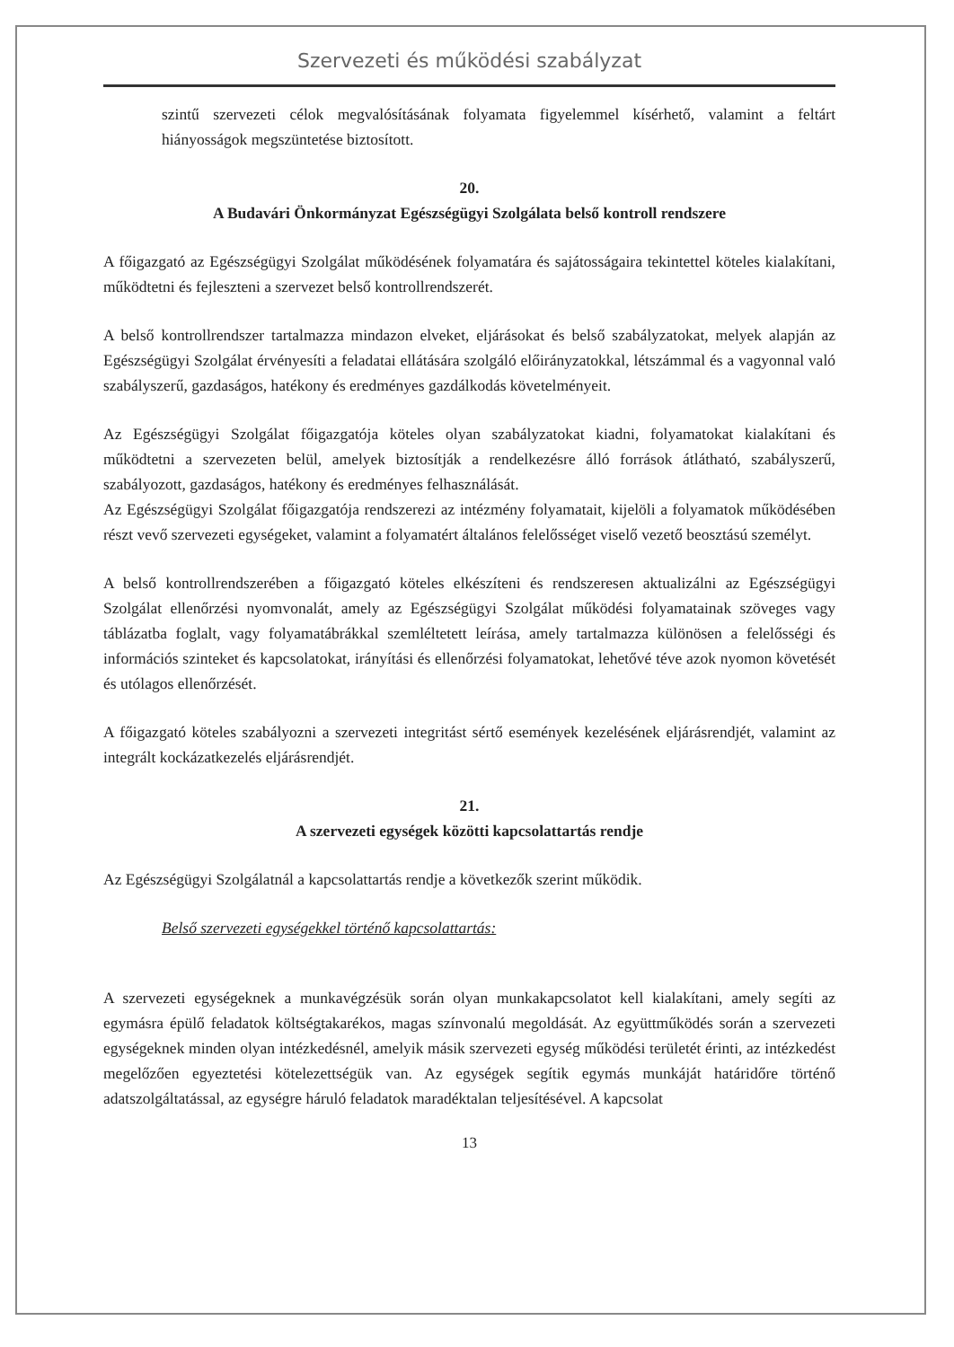Szervezeti és működési szabályzat
szintű szervezeti célok megvalósításának folyamata figyelemmel kísérhető, valamint a feltárt hiányosságok megszüntetése biztosított.
20.
A Budavári Önkormányzat Egészségügyi Szolgálata belső kontroll rendszere
A főigazgató az Egészségügyi Szolgálat működésének folyamatára és sajátosságaira tekintettel köteles kialakítani, működtetni és fejleszteni a szervezet belső kontrollrendszerét.
A belső kontrollrendszer tartalmazza mindazon elveket, eljárásokat és belső szabályzatokat, melyek alapján az Egészségügyi Szolgálat érvényesíti a feladatai ellátására szolgáló előirányzatokkal, létszámmal és a vagyonnal való szabályszerű, gazdaságos, hatékony és eredményes gazdálkodás követelményeit.
Az Egészségügyi Szolgálat főigazgatója köteles olyan szabályzatokat kiadni, folyamatokat kialakítani és működtetni a szervezeten belül, amelyek biztosítják a rendelkezésre álló források átlátható, szabályszerű, szabályozott, gazdaságos, hatékony és eredményes felhasználását.
Az Egészségügyi Szolgálat főigazgatója rendszerezi az intézmény folyamatait, kijelöli a folyamatok működésében részt vevő szervezeti egységeket, valamint a folyamatért általános felelősséget viselő vezető beosztású személyt.
A belső kontrollrendszerében a főigazgató köteles elkészíteni és rendszeresen aktualizálni az Egészségügyi Szolgálat ellenőrzési nyomvonalát, amely az Egészségügyi Szolgálat működési folyamatainak szöveges vagy táblázatba foglalt, vagy folyamatábrákkal szemléltetett leírása, amely tartalmazza különösen a felelősségi és információs szinteket és kapcsolatokat, irányítási és ellenőrzési folyamatokat, lehetővé téve azok nyomon követését és utólagos ellenőrzését.
A főigazgató köteles szabályozni a szervezeti integritást sértő események kezelésének eljárásrendjét, valamint az integrált kockázatkezelés eljárásrendjét.
21.
A szervezeti egységek közötti kapcsolattartás rendje
Az Egészségügyi Szolgálatnál a kapcsolattartás rendje a következők szerint működik.
Belső szervezeti egységekkel történő kapcsolattartás:
A szervezeti egységeknek a munkavégzésük során olyan munkakapcsolatot kell kialakítani, amely segíti az egymásra épülő feladatok költségtakarékos, magas színvonalú megoldását. Az együttműködés során a szervezeti egységeknek minden olyan intézkedésnél, amelyik másik szervezeti egység működési területét érinti, az intézkedést megelőzően egyeztetési kötelezettségük van. Az egységek segítik egymás munkáját határidőre történő adatszolgáltatással, az egységre háruló feladatok maradéktalan teljesítésével. A kapcsolat
13